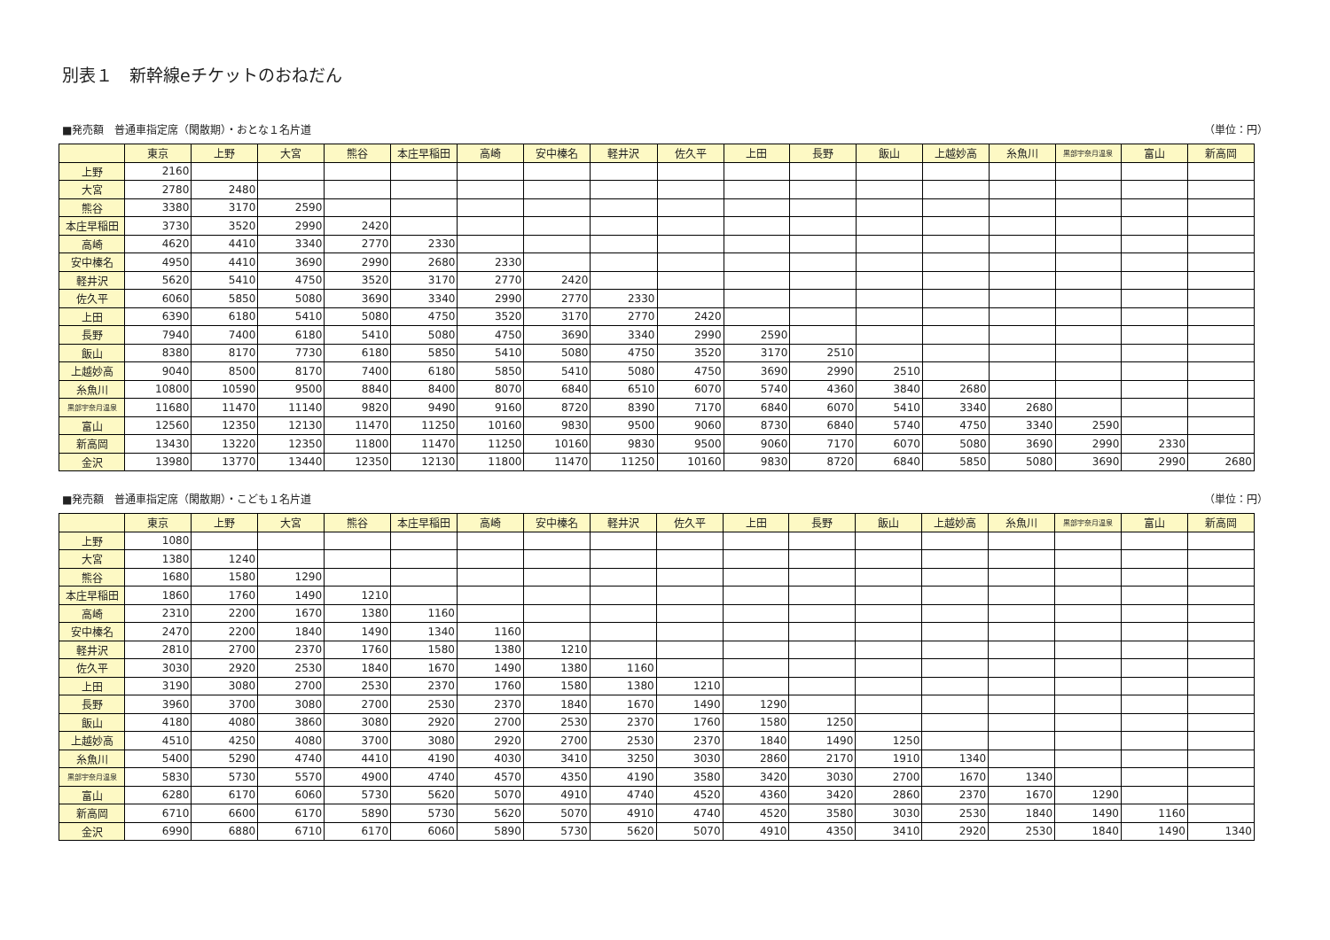別表１　新幹線eチケットのおねだん
■発売額　普通車指定席（閑散期）・おとな１名片道 （単位：円）
| | 東京 | 上野 | 大宮 | 熊谷 | 本庄早稲田 | 高崎 | 安中榛名 | 軽井沢 | 佐久平 | 上田 | 長野 | 飯山 | 上越妙高 | 糸魚川 | 黒部宇奈月温泉 | 富山 | 新高岡 |
| --- | --- | --- | --- | --- | --- | --- | --- | --- | --- | --- | --- | --- | --- | --- | --- | --- | --- |
| 上野 | 2160 | | | | | | | | | | | | | | | | |
| 大宮 | 2780 | 2480 | | | | | | | | | | | | | | | |
| 熊谷 | 3380 | 3170 | 2590 | | | | | | | | | | | | | | |
| 本庄早稲田 | 3730 | 3520 | 2990 | 2420 | | | | | | | | | | | | | |
| 高崎 | 4620 | 4410 | 3340 | 2770 | 2330 | | | | | | | | | | | | |
| 安中榛名 | 4950 | 4410 | 3690 | 2990 | 2680 | 2330 | | | | | | | | | | | |
| 軽井沢 | 5620 | 5410 | 4750 | 3520 | 3170 | 2770 | 2420 | | | | | | | | | | |
| 佐久平 | 6060 | 5850 | 5080 | 3690 | 3340 | 2990 | 2770 | 2330 | | | | | | | | | |
| 上田 | 6390 | 6180 | 5410 | 5080 | 4750 | 3520 | 3170 | 2770 | 2420 | | | | | | | | |
| 長野 | 7940 | 7400 | 6180 | 5410 | 5080 | 4750 | 3690 | 3340 | 2990 | 2590 | | | | | | | |
| 飯山 | 8380 | 8170 | 7730 | 6180 | 5850 | 5410 | 5080 | 4750 | 3520 | 3170 | 2510 | | | | | | |
| 上越妙高 | 9040 | 8500 | 8170 | 7400 | 6180 | 5850 | 5410 | 5080 | 4750 | 3690 | 2990 | 2510 | | | | | |
| 糸魚川 | 10800 | 10590 | 9500 | 8840 | 8400 | 8070 | 6840 | 6510 | 6070 | 5740 | 4360 | 3840 | 2680 | | | | |
| 黒部宇奈月温泉 | 11680 | 11470 | 11140 | 9820 | 9490 | 9160 | 8720 | 8390 | 7170 | 6840 | 6070 | 5410 | 3340 | 2680 | | | |
| 富山 | 12560 | 12350 | 12130 | 11470 | 11250 | 10160 | 9830 | 9500 | 9060 | 8730 | 6840 | 5740 | 4750 | 3340 | 2590 | | |
| 新高岡 | 13430 | 13220 | 12350 | 11800 | 11470 | 11250 | 10160 | 9830 | 9500 | 9060 | 7170 | 6070 | 5080 | 3690 | 2990 | 2330 | |
| 金沢 | 13980 | 13770 | 13440 | 12350 | 12130 | 11800 | 11470 | 11250 | 10160 | 9830 | 8720 | 6840 | 5850 | 5080 | 3690 | 2990 | 2680 |
■発売額　普通車指定席（閑散期）・こども１名片道 （単位：円）
| | 東京 | 上野 | 大宮 | 熊谷 | 本庄早稲田 | 高崎 | 安中榛名 | 軽井沢 | 佐久平 | 上田 | 長野 | 飯山 | 上越妙高 | 糸魚川 | 黒部宇奈月温泉 | 富山 | 新高岡 |
| --- | --- | --- | --- | --- | --- | --- | --- | --- | --- | --- | --- | --- | --- | --- | --- | --- | --- |
| 上野 | 1080 | | | | | | | | | | | | | | | | |
| 大宮 | 1380 | 1240 | | | | | | | | | | | | | | | |
| 熊谷 | 1680 | 1580 | 1290 | | | | | | | | | | | | | | |
| 本庄早稲田 | 1860 | 1760 | 1490 | 1210 | | | | | | | | | | | | | |
| 高崎 | 2310 | 2200 | 1670 | 1380 | 1160 | | | | | | | | | | | | |
| 安中榛名 | 2470 | 2200 | 1840 | 1490 | 1340 | 1160 | | | | | | | | | | | |
| 軽井沢 | 2810 | 2700 | 2370 | 1760 | 1580 | 1380 | 1210 | | | | | | | | | | |
| 佐久平 | 3030 | 2920 | 2530 | 1840 | 1670 | 1490 | 1380 | 1160 | | | | | | | | | |
| 上田 | 3190 | 3080 | 2700 | 2530 | 2370 | 1760 | 1580 | 1380 | 1210 | | | | | | | | |
| 長野 | 3960 | 3700 | 3080 | 2700 | 2530 | 2370 | 1840 | 1670 | 1490 | 1290 | | | | | | | |
| 飯山 | 4180 | 4080 | 3860 | 3080 | 2920 | 2700 | 2530 | 2370 | 1760 | 1580 | 1250 | | | | | | |
| 上越妙高 | 4510 | 4250 | 4080 | 3700 | 3080 | 2920 | 2700 | 2530 | 2370 | 1840 | 1490 | 1250 | | | | | |
| 糸魚川 | 5400 | 5290 | 4740 | 4410 | 4190 | 4030 | 3410 | 3250 | 3030 | 2860 | 2170 | 1910 | 1340 | | | | |
| 黒部宇奈月温泉 | 5830 | 5730 | 5570 | 4900 | 4740 | 4570 | 4350 | 4190 | 3580 | 3420 | 3030 | 2700 | 1670 | 1340 | | | |
| 富山 | 6280 | 6170 | 6060 | 5730 | 5620 | 5070 | 4910 | 4740 | 4520 | 4360 | 3420 | 2860 | 2370 | 1670 | 1290 | | |
| 新高岡 | 6710 | 6600 | 6170 | 5890 | 5730 | 5620 | 5070 | 4910 | 4740 | 4520 | 3580 | 3030 | 2530 | 1840 | 1490 | 1160 | |
| 金沢 | 6990 | 6880 | 6710 | 6170 | 6060 | 5890 | 5730 | 5620 | 5070 | 4910 | 4350 | 3410 | 2920 | 2530 | 1840 | 1490 | 1340 |